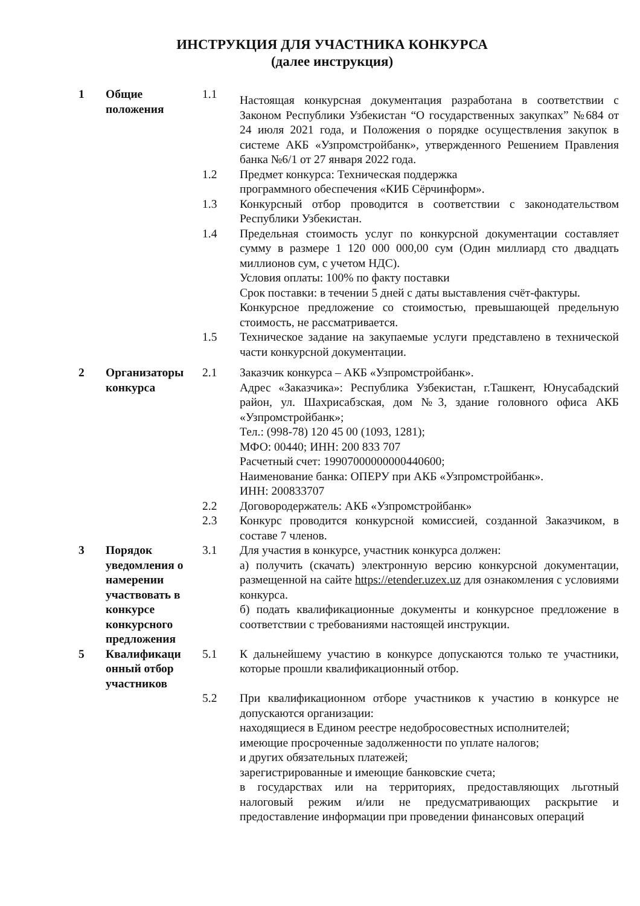ИНСТРУКЦИЯ ДЛЯ УЧАСТНИКА КОНКУРСА
(далее инструкция)
| 1 | Общие положения | 1.1 | Настоящая конкурсная документация разработана в соответствии с Законом Республики Узбекистан “О государственных закупках” №684 от 24 июля 2021 года, и Положения о порядке осуществления закупок в системе АКБ «Узпромстройбанк», утвержденного Решением Правления банка №6/1 от 27 января 2022 года. |
| | | 1.2 | Предмет конкурса: Техническая поддержка программного обеспечения «КИБ Сёрчинформ». |
| | | 1.3 | Конкурсный отбор проводится в соответствии с законодательством Республики Узбекистан. |
| | | 1.4 | Предельная стоимость услуг по конкурсной документации составляет сумму в размере 1 120 000 000,00 сум (Один миллиард сто двадцать миллионов сум, с учетом НДС). Условия оплаты: 100% по факту поставки Срок поставки: в течении 5 дней с даты выставления счёт-фактуры. Конкурсное предложение со стоимостью, превышающей предельную стоимость, не рассматривается. |
| | | 1.5 | Техническое задание на закупаемые услуги представлено в технической части конкурсной документации. |
| 2 | Организаторы конкурса | 2.1 | Заказчик конкурса – АКБ «Узпромстройбанк». Адрес «Заказчика»: Республика Узбекистан, г.Ташкент, Юнусабадский район, ул. Шахрисабзская, дом №3, здание головного офиса АКБ «Узпромстройбанк»; Тел.: (998-78) 120 45 00 (1093, 1281); МФО: 00440; ИНН: 200 833 707 Расчетный счет: 19907000000000440600; Наименование банка: ОПЕРУ при АКБ «Узпромстройбанк». ИНН: 200833707 |
| | | 2.2 | Договородержатель: АКБ «Узпромстройбанк» |
| | | 2.3 | Конкурс проводится конкурсной комиссией, созданной Заказчиком, в составе 7 членов. |
| 3 | Порядок уведомления о намерении участвовать в конкурсе конкурсного предложения | 3.1 | Для участия в конкурсе, участник конкурса должен: а) получить (скачать) электронную версию конкурсной документации, размещенной на сайте https://etender.uzex.uz для ознакомления с условиями конкурса. б) подать квалификационные документы и конкурсное предложение в соответствии с требованиями настоящей инструкции. |
| 5 | Квалификаци онный отбор участников | 5.1 | К дальнейшему участию в конкурсе допускаются только те участники, которые прошли квалификационный отбор. |
| | | 5.2 | При квалификационном отборе участников к участию в конкурсе не допускаются организации: находящиеся в Едином реестре недобросовестных исполнителей; имеющие просроченные задолженности по уплате налогов; и других обязательных платежей; зарегистрированные и имеющие банковские счета; в государствах или на территориях, предоставляющих льготный налоговый режим и/или не предусматривающих раскрытие и предоставление информации при проведении финансовых операций |